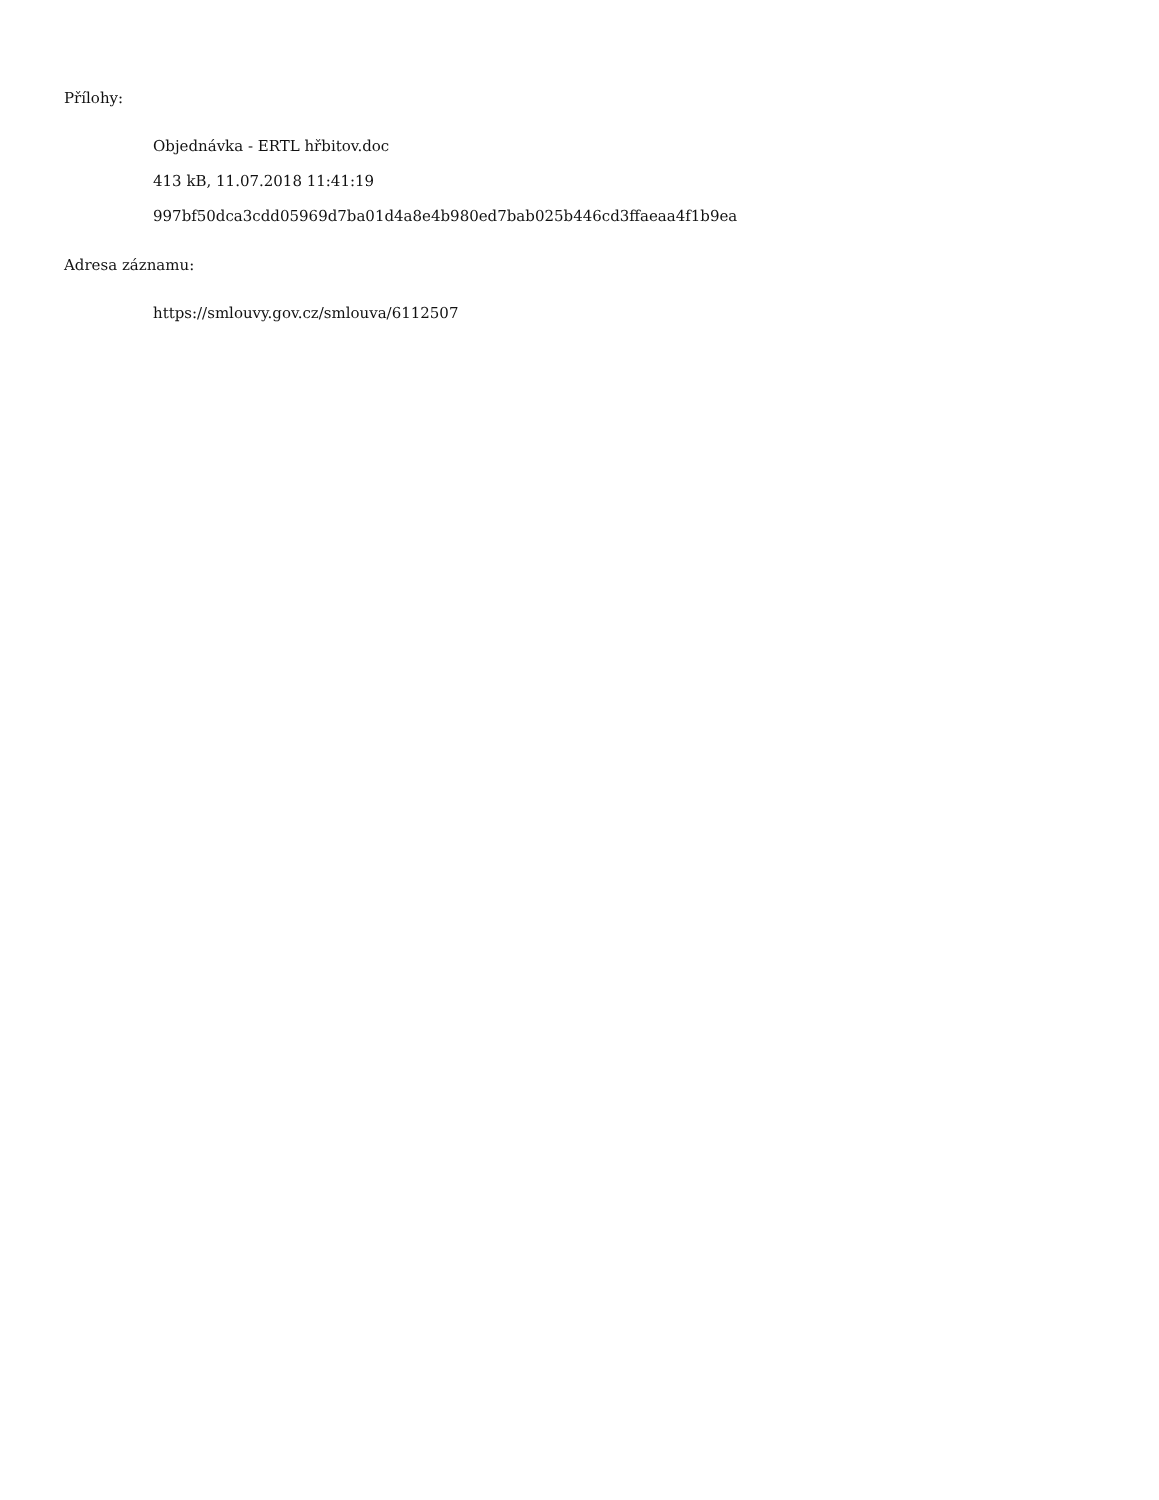Přílohy:
Objednávka - ERTL hřbitov.doc
413 kB, 11.07.2018 11:41:19
997bf50dca3cdd05969d7ba01d4a8e4b980ed7bab025b446cd3ffaeaa4f1b9ea
Adresa záznamu:
https://smlouvy.gov.cz/smlouva/6112507